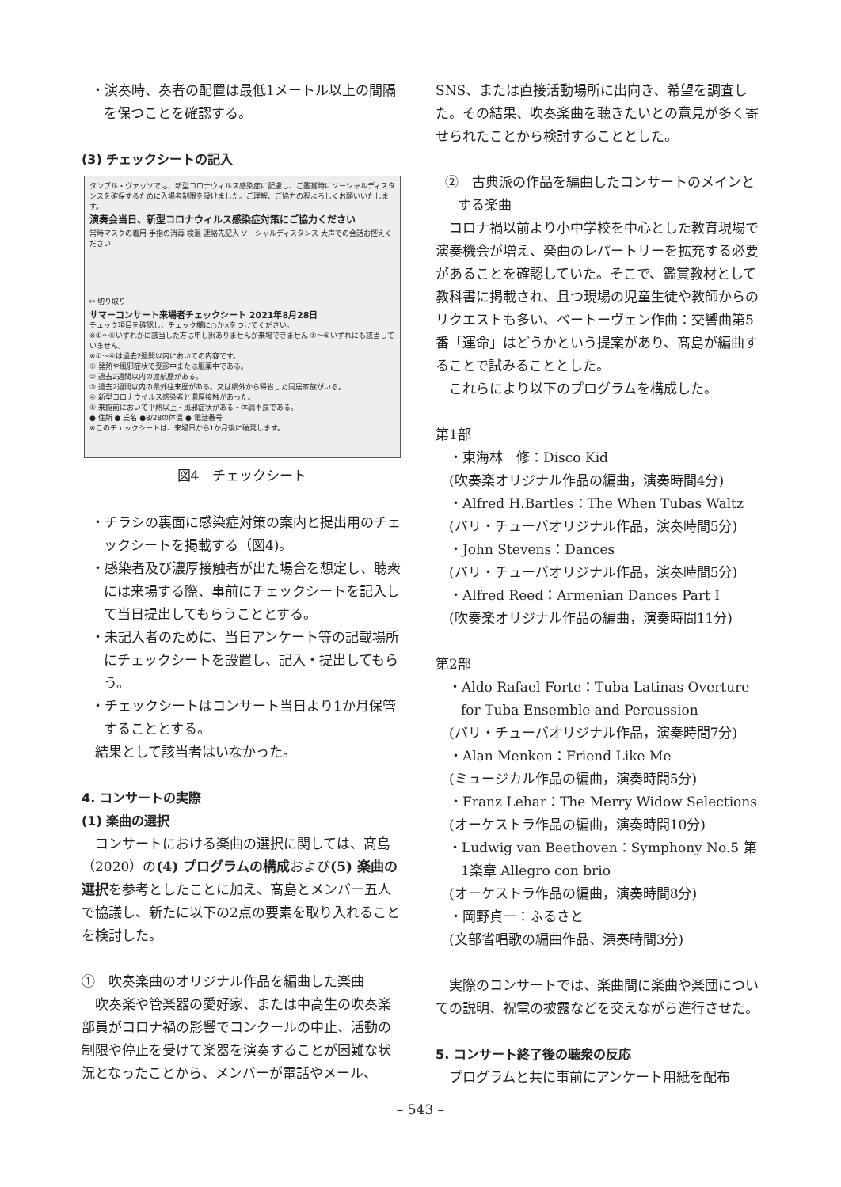・演奏時、奏者の配置は最低1メートル以上の間隔を保つことを確認する。
(3) チェックシートの記入
タンブル・ヴァッソでは、新型コロナウィルス感染症に配慮し、ご鑑賞時にソーシャルディスタンスを確保するために入場者制限を設けました。ご理解、ご協力の程よろしくお願いいたします。
演奏会当日、新型コロナウィルス感染症対策にご協力ください
常時マスクの着用 手指の消毒 検温 連絡先記入 ソーシャルディスタンス 大声での会話お控えください
✂ 切り取り
サマーコンサート来場者チェックシート 2021年8月28日
チェック項目を確認し、チェック欄に○か×をつけてください。
※①〜⑤いずれかに該当した方は申し訳ありませんが来場できません ①〜⑤いずれにも該当していません。
※①〜④は過去2週間以内においての内容です。
① 発熱や風邪症状で受診中または服薬中である。
② 過去2週間以内の渡航歴がある。
③ 過去2週間以内の県外往来歴がある。又は県外から帰省した同居家族がいる。
④ 新型コロナウイルス感染者と濃厚接触があった。
⑤ 来館前において平熱以上・風邪症状がある・体調不良である。
● 住所 ● 氏名 ●8/28の体温 ● 電話番号
※このチェックシートは、来場日から1か月後に破棄します。
図4　チェックシート
・チラシの裏面に感染症対策の案内と提出用のチェックシートを掲載する（図4)。
・感染者及び濃厚接触者が出た場合を想定し、聴衆には来場する際、事前にチェックシートを記入して当日提出してもらうこととする。
・未記入者のために、当日アンケート等の記載場所にチェックシートを設置し、記入・提出してもらう。
・チェックシートはコンサート当日より1か月保管することとする。
　結果として該当者はいなかった。
4. コンサートの実際
(1) 楽曲の選択
　コンサートにおける楽曲の選択に関しては、髙島（2020）の(4) プログラムの構成および(5) 楽曲の選択を参考としたことに加え、髙島とメンバー五人で協議し、新たに以下の2点の要素を取り入れることを検討した。
①　吹奏楽曲のオリジナル作品を編曲した楽曲
　吹奏楽や管楽器の愛好家、または中高生の吹奏楽部員がコロナ禍の影響でコンクールの中止、活動の制限や停止を受けて楽器を演奏することが困難な状況となったことから、メンバーが電話やメール、
SNS、または直接活動場所に出向き、希望を調査した。その結果、吹奏楽曲を聴きたいとの意見が多く寄せられたことから検討することとした。
②　古典派の作品を編曲したコンサートのメインとする楽曲
　コロナ禍以前より小中学校を中心とした教育現場で演奏機会が増え、楽曲のレパートリーを拡充する必要があることを確認していた。そこで、鑑賞教材として教科書に掲載され、且つ現場の児童生徒や教師からのリクエストも多い、ベートーヴェン作曲：交響曲第5番「運命」はどうかという提案があり、髙島が編曲することで試みることとした。
　これらにより以下のプログラムを構成した。
第1部
　・東海林　修：Disco Kid
　(吹奏楽オリジナル作品の編曲，演奏時間4分)
　・Alfred H.Bartles：The When Tubas Waltz
　(バリ・チューバオリジナル作品，演奏時間5分)
　・John Stevens：Dances
　(バリ・チューバオリジナル作品，演奏時間5分)
　・Alfred Reed：Armenian Dances Part Ⅰ
　(吹奏楽オリジナル作品の編曲，演奏時間11分)
第2部
・Aldo Rafael Forte：Tuba Latinas Overture for Tuba Ensemble and Percussion
　(バリ・チューバオリジナル作品，演奏時間7分)
　・Alan Menken：Friend Like Me
　(ミュージカル作品の編曲，演奏時間5分)
　・Franz Lehar：The Merry Widow Selections
　(オーケストラ作品の編曲，演奏時間10分)
・Ludwig van Beethoven：Symphony No.5 第1楽章 Allegro con brio
　(オーケストラ作品の編曲，演奏時間8分)
　・岡野貞一：ふるさと
　(文部省唱歌の編曲作品、演奏時間3分)
　実際のコンサートでは、楽曲間に楽曲や楽団についての説明、祝電の披露などを交えながら進行させた。
5. コンサート終了後の聴衆の反応
　プログラムと共に事前にアンケート用紙を配布
– 543 –